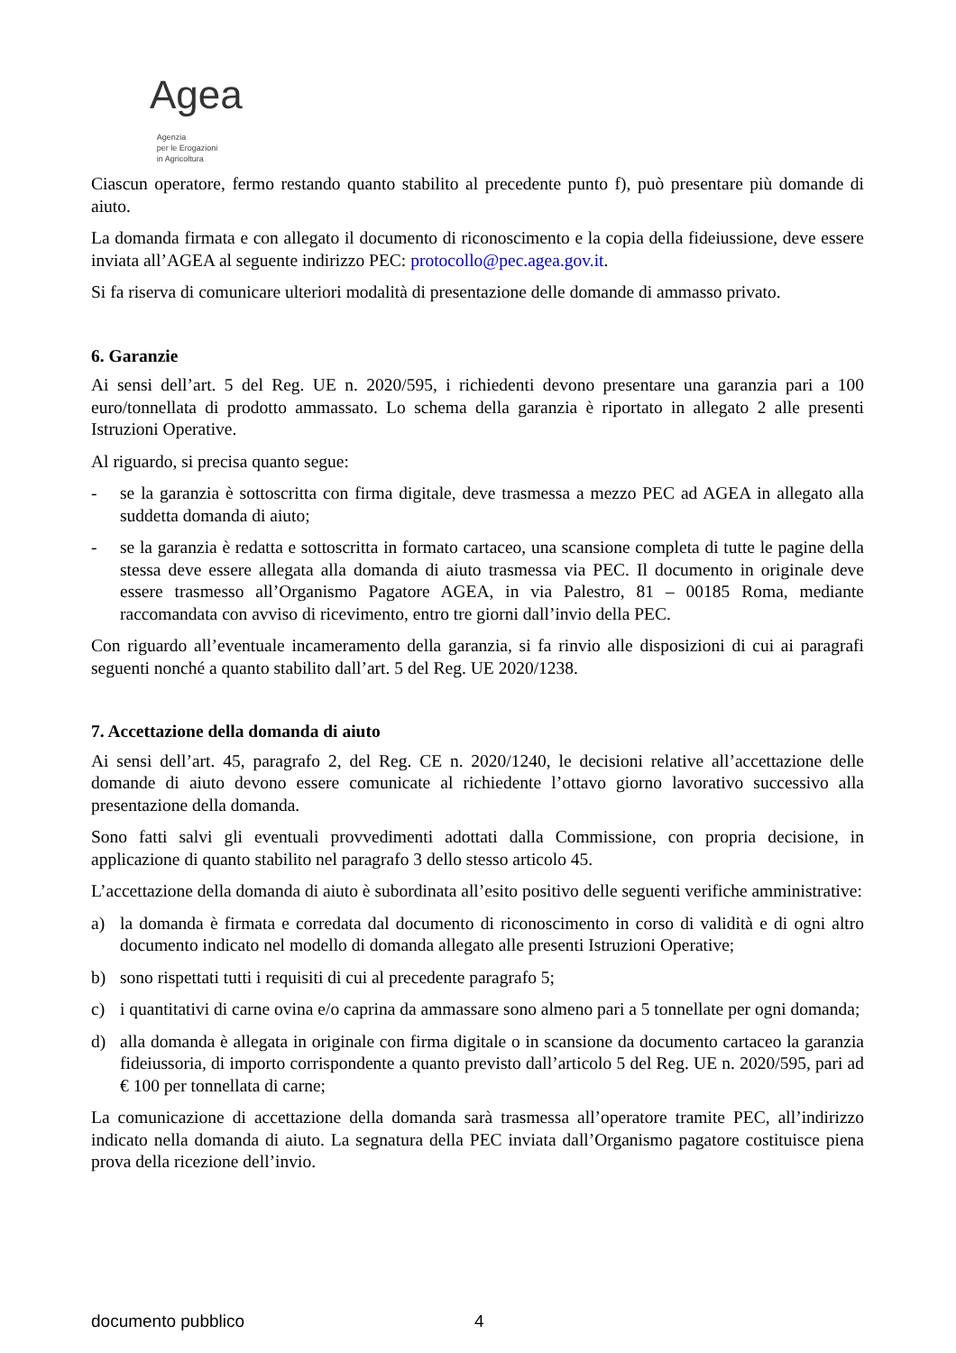Agea Agenzia
per le Erogazioni
in Agricoltura
Ciascun operatore, fermo restando quanto stabilito al precedente punto f), può presentare più domande di aiuto.
La domanda firmata e con allegato il documento di riconoscimento e la copia della fideiussione, deve essere inviata all’AGEA al seguente indirizzo PEC: protocollo@pec.agea.gov.it.
Si fa riserva di comunicare ulteriori modalità di presentazione delle domande di ammasso privato.
6. Garanzie
Ai sensi dell’art. 5 del Reg. UE n. 2020/595, i richiedenti devono presentare una garanzia pari a 100 euro/tonnellata di prodotto ammassato. Lo schema della garanzia è riportato in allegato 2 alle presenti Istruzioni Operative.
Al riguardo, si precisa quanto segue:
- se la garanzia è sottoscritta con firma digitale, deve trasmessa a mezzo PEC ad AGEA in allegato alla suddetta domanda di aiuto;
- se la garanzia è redatta e sottoscritta in formato cartaceo, una scansione completa di tutte le pagine della stessa deve essere allegata alla domanda di aiuto trasmessa via PEC. Il documento in originale deve essere trasmesso all’Organismo Pagatore AGEA, in via Palestro, 81 – 00185 Roma, mediante raccomandata con avviso di ricevimento, entro tre giorni dall’invio della PEC.
Con riguardo all’eventuale incameramento della garanzia, si fa rinvio alle disposizioni di cui ai paragrafi seguenti nonché a quanto stabilito dall’art. 5 del Reg. UE 2020/1238.
7. Accettazione della domanda di aiuto
Ai sensi dell’art. 45, paragrafo 2, del Reg. CE n. 2020/1240, le decisioni relative all’accettazione delle domande di aiuto devono essere comunicate al richiedente l’ottavo giorno lavorativo successivo alla presentazione della domanda.
Sono fatti salvi gli eventuali provvedimenti adottati dalla Commissione, con propria decisione, in applicazione di quanto stabilito nel paragrafo 3 dello stesso articolo 45.
L’accettazione della domanda di aiuto è subordinata all’esito positivo delle seguenti verifiche amministrative:
a) la domanda è firmata e corredata dal documento di riconoscimento in corso di validità e di ogni altro documento indicato nel modello di domanda allegato alle presenti Istruzioni Operative;
b) sono rispettati tutti i requisiti di cui al precedente paragrafo 5;
c) i quantitativi di carne ovina e/o caprina da ammassare sono almeno pari a 5 tonnellate per ogni domanda;
d) alla domanda è allegata in originale con firma digitale o in scansione da documento cartaceo la garanzia fideiussoria, di importo corrispondente a quanto previsto dall’articolo 5 del Reg. UE n. 2020/595, pari ad € 100 per tonnellata di carne;
La comunicazione di accettazione della domanda sarà trasmessa all’operatore tramite PEC, all’indirizzo indicato nella domanda di aiuto. La segnatura della PEC inviata dall’Organismo pagatore costituisce piena prova della ricezione dell’invio.
documento pubblico 4